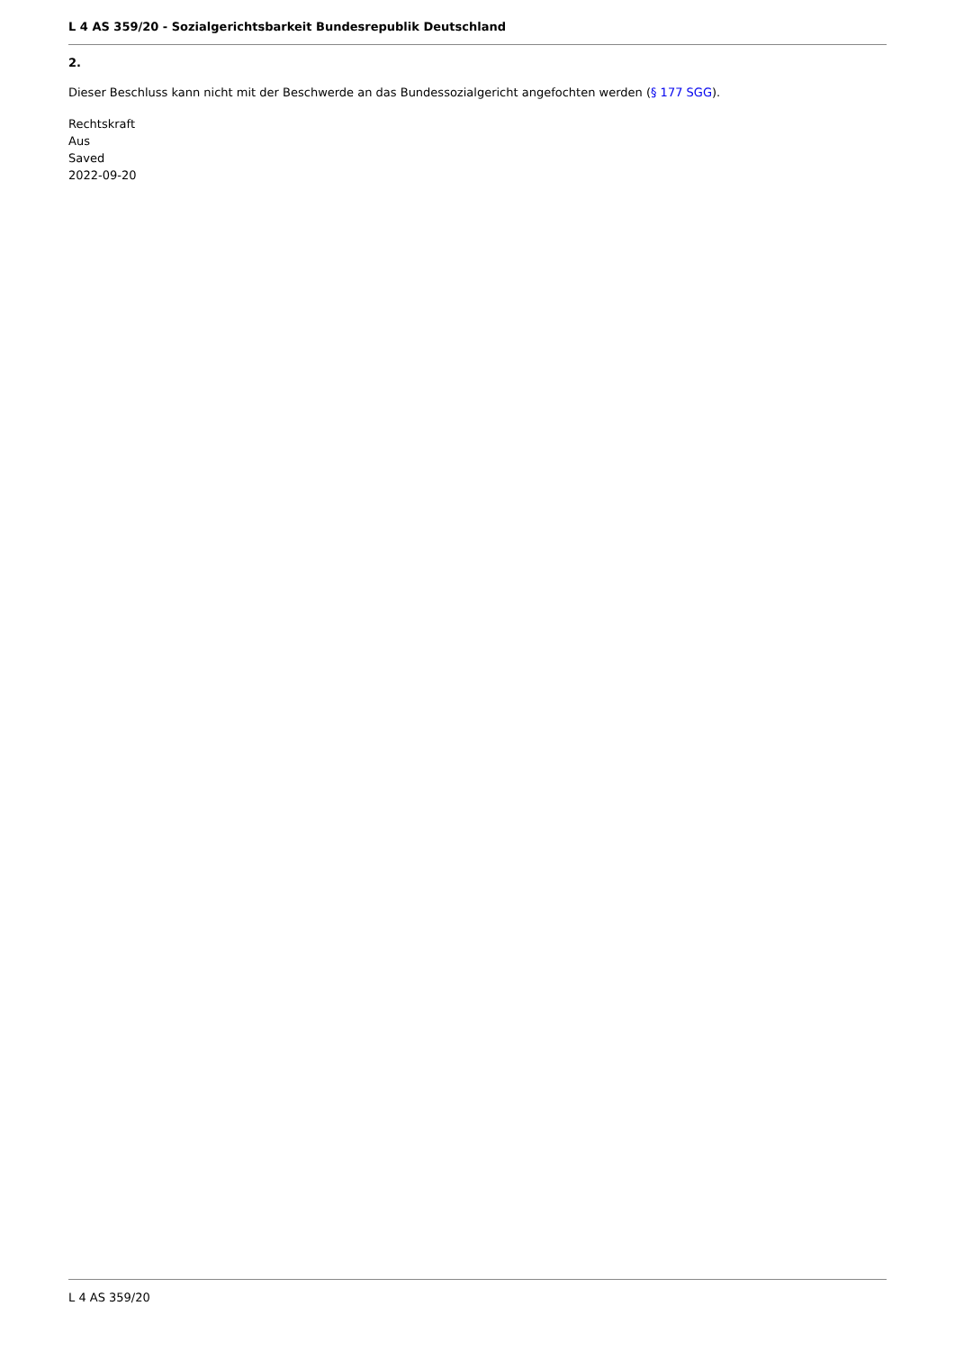L 4 AS 359/20 - Sozialgerichtsbarkeit Bundesrepublik Deutschland
2.
Dieser Beschluss kann nicht mit der Beschwerde an das Bundessozialgericht angefochten werden (§ 177 SGG).
Rechtskraft
Aus
Saved
2022-09-20
L 4 AS 359/20